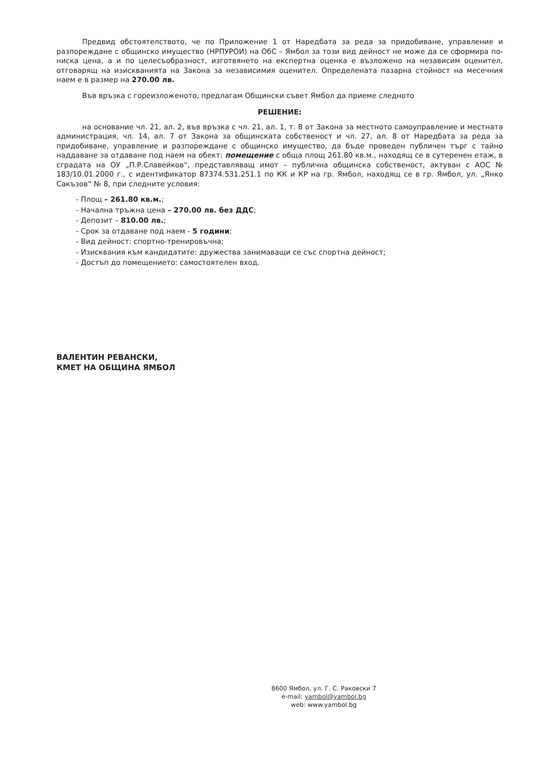Предвид обстоятелството, че по Приложение 1 от Наредбата за реда за придобиване, управление и разпореждане с общинско имущество (НРПУРОИ) на ОбС – Ямбол за този вид дейност не може да се сформира по-ниска цена, а и по целесъобразност, изготвянето на експертна оценка е възложено на независим оценител, отговарящ на изискванията на Закона за независимия оценител. Определената пазарна стойност на месечния наем е в размер на 270.00 лв.
Във връзка с гореизложеното, предлагам Общински съвет Ямбол да приеме следното
РЕШЕНИЕ:
на основание чл. 21, ал. 2, във връзка с чл. 21, ал. 1, т. 8 от Закона за местното самоуправление и местната администрация, чл. 14, ал. 7 от Закона за общинската собственост и чл. 27, ал. 8 от Наредбата за реда за придобиване, управление и разпореждане с общинско имущество, да бъде проведен публичен търг с тайно наддаване за отдаване под наем на обект: помещение с обща площ 261.80 кв.м., находящ се в сутеренен етаж, в сградата на ОУ „П.Р.Славейков“, представляващ имот – публична общинска собственост, актуван с АОС № 183/10.01.2000 г., с идентификатор 87374.531.251.1 по КК и КР на гр. Ямбол, находящ се в гр. Ямбол, ул. „Янко Сакъзов“ № 8, при следните условия:
- Площ – 261.80 кв.м.;
- Начална тръжна цена – 270.00 лв. без ДДС;
- Депозит – 810.00 лв.;
- Срок за отдаване под наем - 5 години;
- Вид дейност: спортно-тренировъчна;
- Изисквания към кандидатите: дружества занимаващи се със спортна дейност;
- Достъп до помещението: самостоятелен вход.
ВАЛЕНТИН РЕВАНСКИ,
КМЕТ НА ОБЩИНА ЯМБОЛ
8600 Ямбол, ул. Г. С. Раковски 7
e-mail: yambol@yambol.bg
web: www.yambol.bg